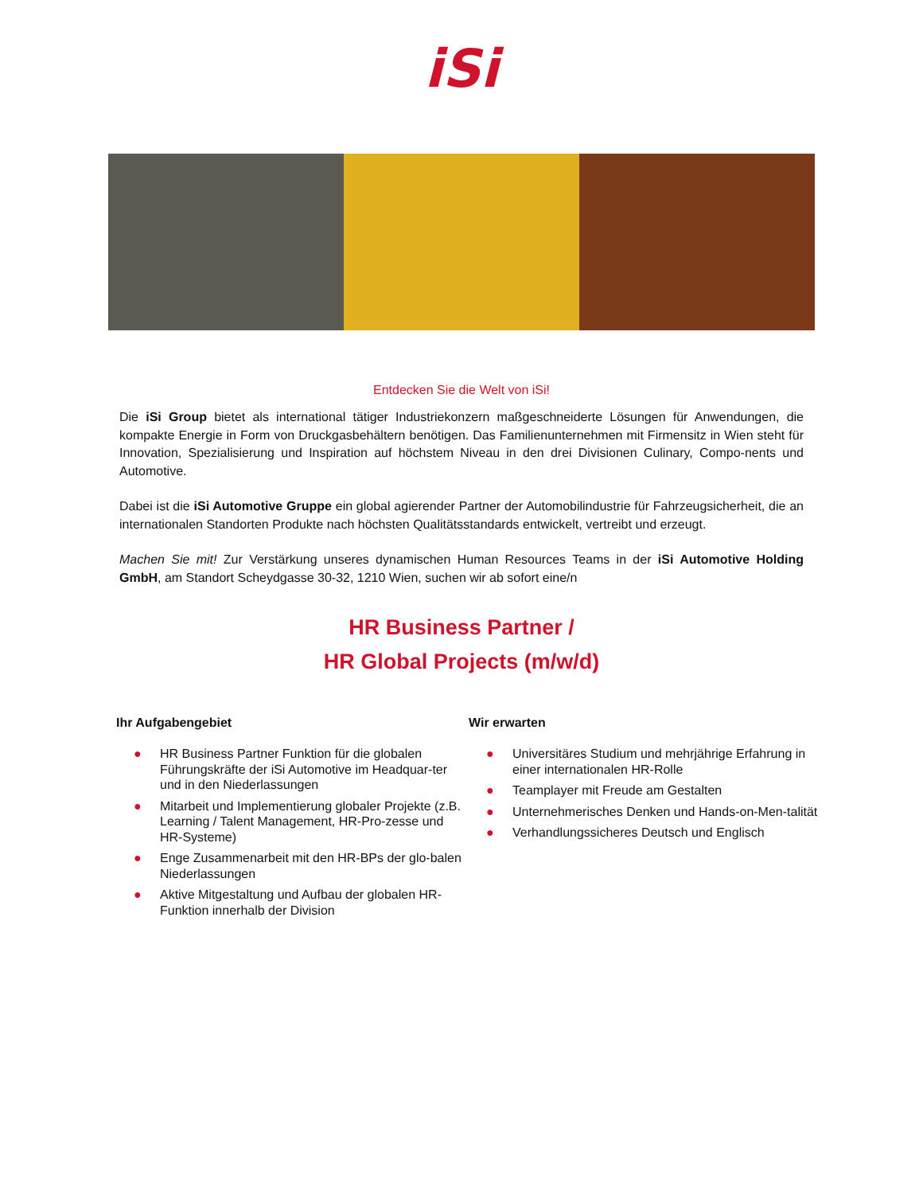iSi
Entdecken Sie die Welt von iSi!
Die iSi Group bietet als international tätiger Industriekonzern maßgeschneiderte Lösungen für Anwendungen, die kompakte Energie in Form von Druckgasbehältern benötigen. Das Familienunternehmen mit Firmensitz in Wien steht für Innovation, Spezialisierung und Inspiration auf höchstem Niveau in den drei Divisionen Culinary, Compo-nents und Automotive.
Dabei ist die iSi Automotive Gruppe ein global agierender Partner der Automobilindustrie für Fahrzeugsicherheit, die an internationalen Standorten Produkte nach höchsten Qualitätsstandards entwickelt, vertreibt und erzeugt.
Machen Sie mit! Zur Verstärkung unseres dynamischen Human Resources Teams in der iSi Automotive Holding GmbH, am Standort Scheydgasse 30-32, 1210 Wien, suchen wir ab sofort eine/n
HR Business Partner /
HR Global Projects (m/w/d)
Ihr Aufgabengebiet
● HR Business Partner Funktion für die globalen Führungskräfte der iSi Automotive im Headquar-ter und in den Niederlassungen
● Mitarbeit und Implementierung globaler Projekte (z.B. Learning / Talent Management, HR-Pro-zesse und HR-Systeme)
● Enge Zusammenarbeit mit den HR-BPs der glo-balen Niederlassungen
● Aktive Mitgestaltung und Aufbau der globalen HR-Funktion innerhalb der Division
Wir erwarten
● Universitäres Studium und mehrjährige Erfahrung in einer internationalen HR-Rolle
● Teamplayer mit Freude am Gestalten
● Unternehmerisches Denken und Hands-on-Men-talität
● Verhandlungssicheres Deutsch und Englisch